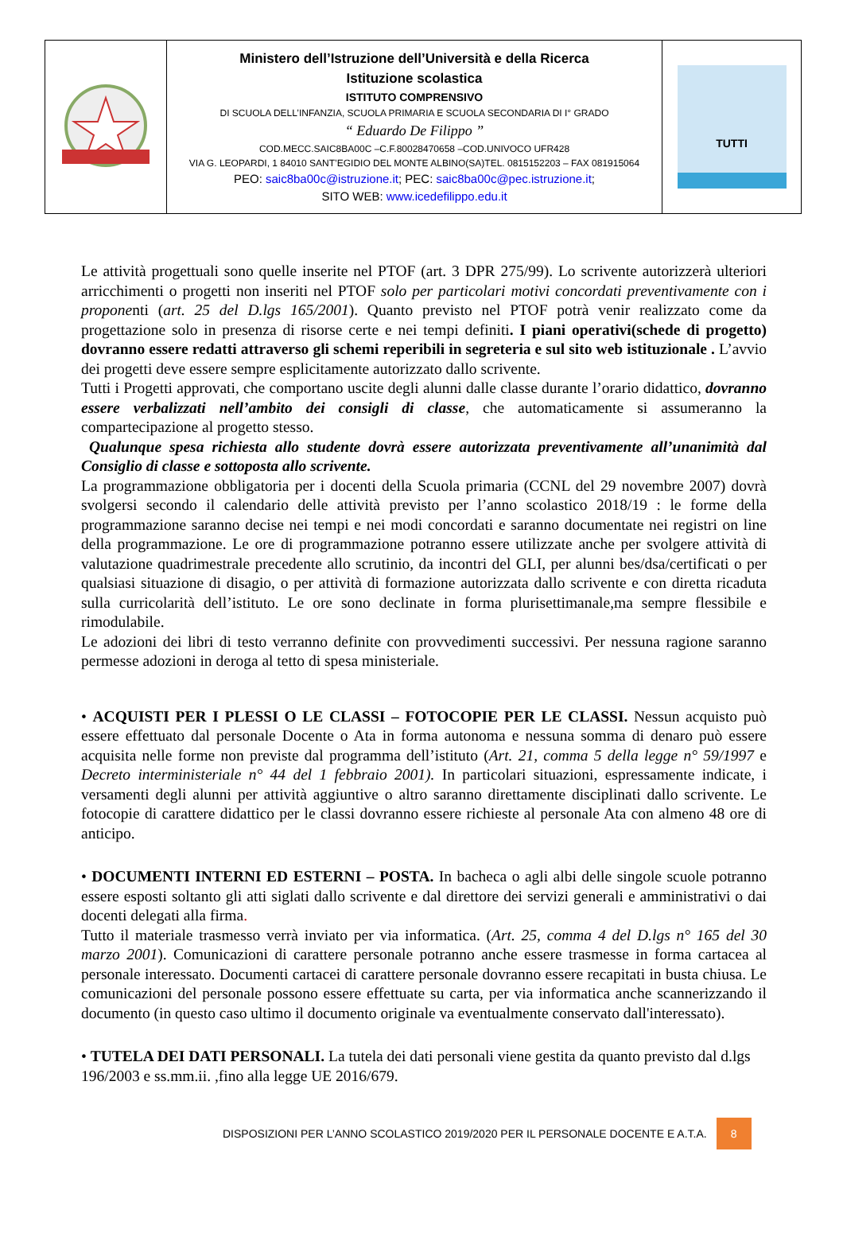| | Ministero dell’Istruzione dell’Università e della Ricerca Istituzione scolastica ISTITUTO COMPRENSIVO DI SCUOLA DELL’INFANZIA, SCUOLA PRIMARIA E SCUOLA SECONDARIA DI I° GRADO “ Eduardo De Filippo ” COD.MECC.SAIC8BA00C –C.F.80028470658 –COD.UNIVOCO UFR428 VIA G. LEOPARDI, 1 84010 SANT’EGIDIO DEL MONTE ALBINO(SA)TEL. 0815152203 – FAX 081915064 PEO: saic8ba00c@istruzione.it ; PEC: saic8ba00c@pec.istruzione.it ; SITO WEB: www.icedefilippo.edu.it | TUTTI |
Le attività progettuali sono quelle inserite nel PTOF (art. 3 DPR 275/99). Lo scrivente autorizzerà ulteriori arricchimenti o progetti non inseriti nel PTOF solo per particolari motivi concordati preventivamente con i proponenti (art. 25 del D.lgs 165/2001). Quanto previsto nel PTOF potrà venir realizzato come da progettazione solo in presenza di risorse certe e nei tempi definiti. I piani operativi(schede di progetto) dovranno essere redatti attraverso gli schemi reperibili in segreteria e sul sito web istituzionale . L’avvio dei progetti deve essere sempre esplicitamente autorizzato dallo scrivente.
Tutti i Progetti approvati, che comportano uscite degli alunni dalle classe durante l’orario didattico, dovranno essere verbalizzati nell’ambito dei consigli di classe, che automaticamente si assumeranno la compartecipazione al progetto stesso.
Qualunque spesa richiesta allo studente dovrà essere autorizzata preventivamente all’unanimità dal Consiglio di classe e sottoposta allo scrivente.
La programmazione obbligatoria per i docenti della Scuola primaria (CCNL del 29 novembre 2007) dovrà svolgersi secondo il calendario delle attività previsto per l’anno scolastico 2018/19 : le forme della programmazione saranno decise nei tempi e nei modi concordati e saranno documentate nei registri on line della programmazione. Le ore di programmazione potranno essere utilizzate anche per svolgere attività di valutazione quadrimestrale precedente allo scrutinio, da incontri del GLI, per alunni bes/dsa/certificati o per qualsiasi situazione di disagio, o per attività di formazione autorizzata dallo scrivente e con diretta ricaduta sulla curricolarità dell’istituto. Le ore sono declinate in forma plurisettimanale,ma sempre flessibile e rimodulabile.
Le adozioni dei libri di testo verranno definite con provvedimenti successivi. Per nessuna ragione saranno permesse adozioni in deroga al tetto di spesa ministeriale.
• ACQUISTI PER I PLESSI O LE CLASSI – FOTOCOPIE PER LE CLASSI. Nessun acquisto può essere effettuato dal personale Docente o Ata in forma autonoma e nessuna somma di denaro può essere acquisita nelle forme non previste dal programma dell’istituto (Art. 21, comma 5 della legge n° 59/1997 e Decreto interministeriale n° 44 del 1 febbraio 2001). In particolari situazioni, espressamente indicate, i versamenti degli alunni per attività aggiuntive o altro saranno direttamente disciplinati dallo scrivente. Le fotocopie di carattere didattico per le classi dovranno essere richieste al personale Ata con almeno 48 ore di anticipo.
• DOCUMENTI INTERNI ED ESTERNI – POSTA. In bacheca o agli albi delle singole scuole potranno essere esposti soltanto gli atti siglati dallo scrivente e dal direttore dei servizi generali e amministrativi o dai docenti delegati alla firma.
Tutto il materiale trasmesso verrà inviato per via informatica. (Art. 25, comma 4 del D.lgs n° 165 del 30 marzo 2001). Comunicazioni di carattere personale potranno anche essere trasmesse in forma cartacea al personale interessato. Documenti cartacei di carattere personale dovranno essere recapitati in busta chiusa. Le comunicazioni del personale possono essere effettuate su carta, per via informatica anche scannerizzando il documento (in questo caso ultimo il documento originale va eventualmente conservato dall'interessato).
• TUTELA DEI DATI PERSONALI. La tutela dei dati personali viene gestita da quanto previsto dal d.lgs 196/2003 e ss.mm.ii. ,fino alla legge UE 2016/679.
DISPOSIZIONI PER L’ANNO SCOLASTICO 2019/2020 PER IL PERSONALE DOCENTE E A.T.A. 8